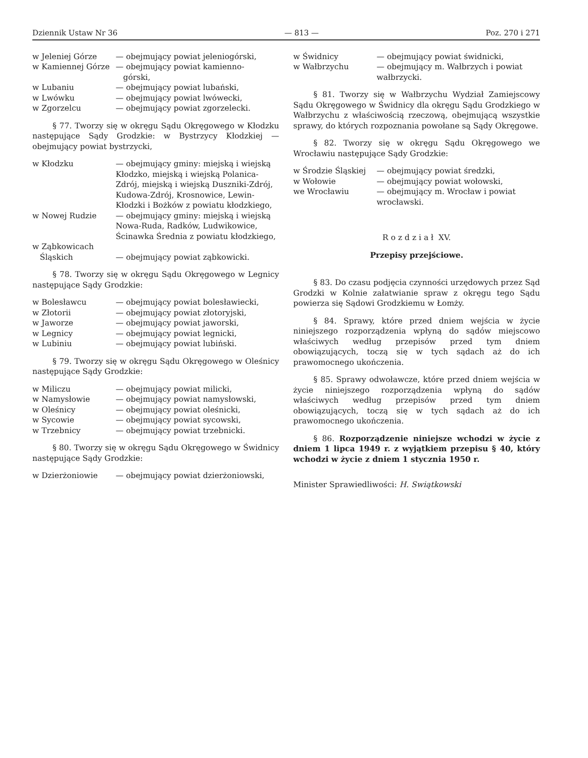Dziennik Ustaw Nr 36 — 813 — Poz. 270 i 271
| w Jeleniej Górze | — obejmujący powiat jeleniogórski, |
| w Kamiennej Górze | — obejmujący powiat kamienno- górski, |
| w Lubaniu | — obejmujący powiat lubański, |
| w Lwówku | — obejmujący powiat lwówecki, |
| w Zgorzelcu | — obejmujący powiat zgorzelecki. |
§ 77. Tworzy się w okręgu Sądu Okręgowego w Kłodzku następujące Sądy Grodzkie: w Bystrzycy Kłodzkiej — obejmujący powiat bystrzycki,
| w Kłodzku | — obejmujący gminy: miejską i wiejską Kłodzko, miejską i wiejską Polanica-Zdrój, miejską i wiejską Duszniki-Zdrój, Kudowa-Zdrój, Krosnowice, Lewin-Kłodzki i Bożków z powiatu kłodzkiego, |
| w Nowej Rudzie | — obejmujący gminy: miejską i wiejską Nowa-Ruda, Radków, Ludwikowice, Ścinawka Średnia z powiatu kłodzkiego, |
| w Ząbkowicach Śląskich | — obejmujący powiat ząbkowicki. |
§ 78. Tworzy się w okręgu Sądu Okręgowego w Legnicy następujące Sądy Grodzkie:
| w Bolesławcu | — obejmujący powiat bolesławiecki, |
| w Złotorii | — obejmujący powiat złotoryjski, |
| w Jaworze | — obejmujący powiat jaworski, |
| w Legnicy | — obejmujący powiat legnicki, |
| w Lubiniu | — obejmujący powiat lubiński. |
§ 79. Tworzy się w okręgu Sądu Okręgowego w Oleśnicy następujące Sądy Grodzkie:
| w Miliczu | — obejmujący powiat milicki, |
| w Namysłowie | — obejmujący powiat namysłowski, |
| w Oleśnicy | — obejmujący powiat oleśnicki, |
| w Sycowie | — obejmujący powiat sycowski, |
| w Trzebnicy | — obejmujący powiat trzebnicki. |
§ 80. Tworzy się w okręgu Sądu Okręgowego w Świdnicy następujące Sądy Grodzkie:
| w Dzierżoniowie | — obejmujący powiat dzierżoniowski, |
| w Świdnicy | — obejmujący powiat świdnicki, |
| w Wałbrzychu | — obejmujący m. Wałbrzych i powiat wałbrzycki. |
§ 81. Tworzy się w Wałbrzychu Wydział Zamiejscowy Sądu Okręgowego w Świdnicy dla okręgu Sądu Grodzkiego w Wałbrzychu z właściwością rzeczową, obejmującą wszystkie sprawy, do których rozpoznania powołane są Sądy Okręgowe.
§ 82. Tworzy się w okręgu Sądu Okręgowego we Wrocławiu następujące Sądy Grodzkie:
| w Środzie Śląskiej | — obejmujący powiat średzki, |
| w Wołowie | — obejmujący powiat wołowski, |
| we Wrocławiu | — obejmujący m. Wrocław i powiat wrocławski. |
R o z d z i a ł XV.
Przepisy przejściowe.
§ 83. Do czasu podjęcia czynności urzędowych przez Sąd Grodzki w Kolnie załatwianie spraw z okręgu tego Sądu powierza się Sądowi Grodzkiemu w Łomży.
§ 84. Sprawy, które przed dniem wejścia w życie niniejszego rozporządzenia wpłyną do sądów miejscowo właściwych według przepisów przed tym dniem obowiązujących, toczą się w tych sądach aż do ich prawomocnego ukończenia.
§ 85. Sprawy odwoławcze, które przed dniem wejścia w życie niniejszego rozporządzenia wpłyną do sądów właściwych według przepisów przed tym dniem obowiązujących, toczą się w tych sądach aż do ich prawomocnego ukończenia.
§ 86. Rozporządzenie niniejsze wchodzi w życie z dniem 1 lipca 1949 r. z wyjątkiem przepisu § 40, który wchodzi w życie z dniem 1 stycznia 1950 r.
Minister Sprawiedliwości: H. Swiątkowski